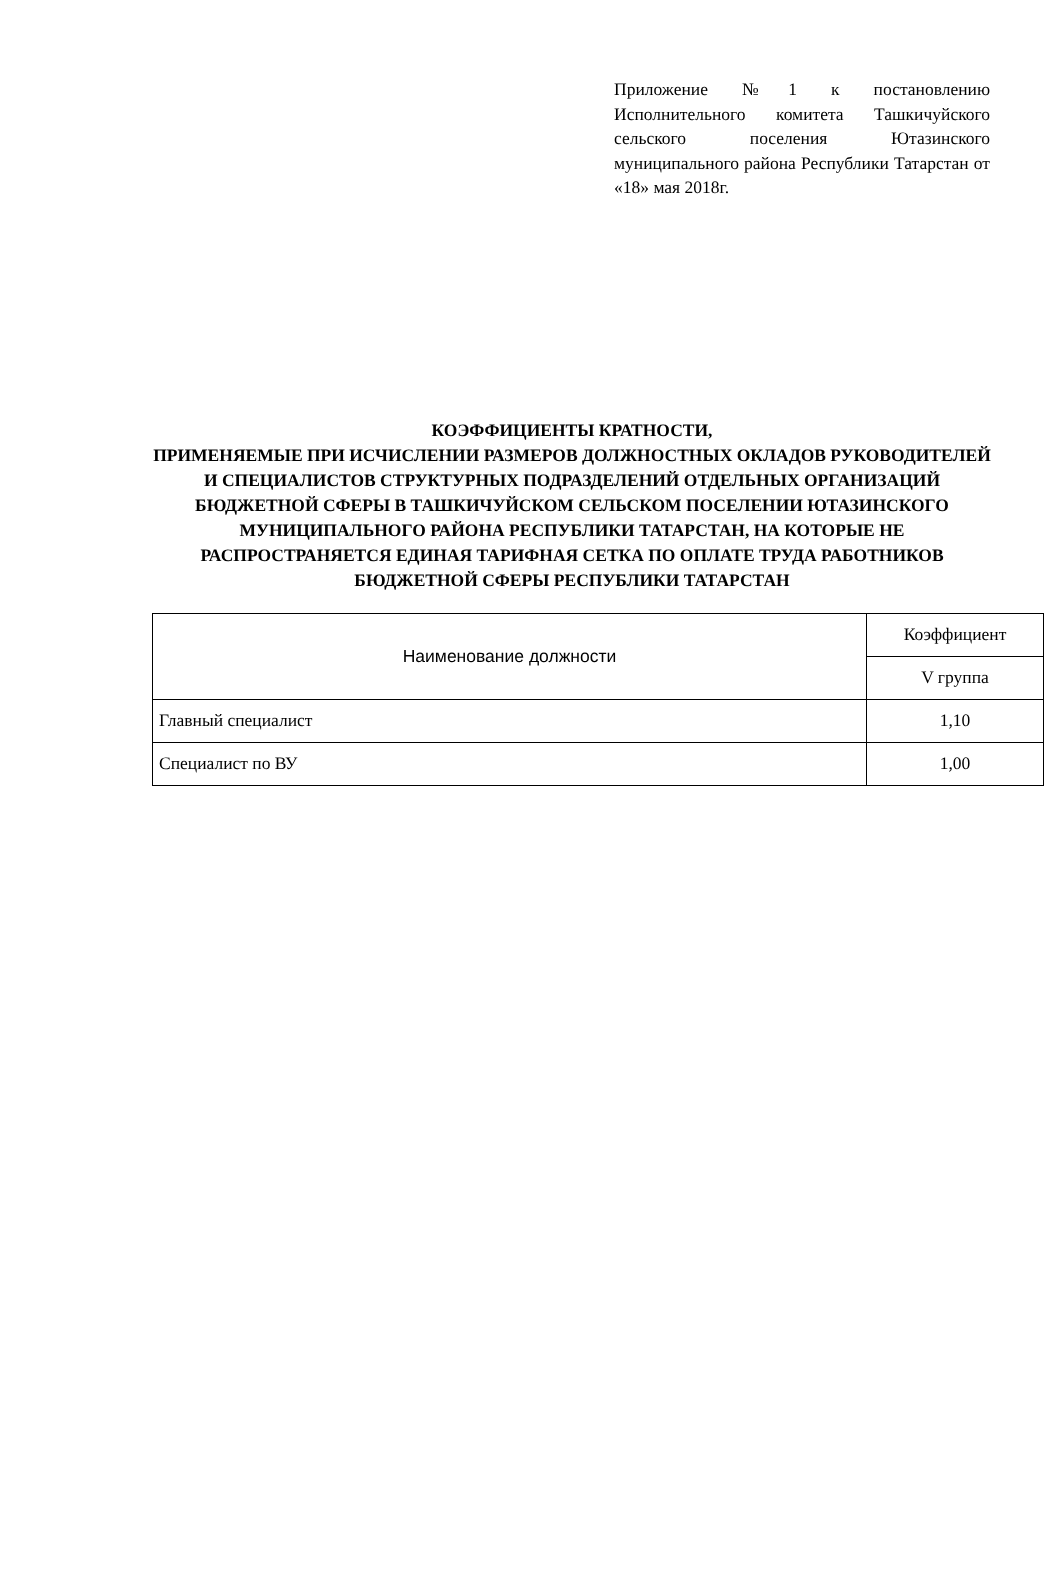Приложение №1 к постановлению Исполнительного комитета Ташкичуйского сельского поселения Ютазинского муниципального района Республики Татарстан от «18» мая 2018г.
КОЭФФИЦИЕНТЫ КРАТНОСТИ,
ПРИМЕНЯЕМЫЕ ПРИ ИСЧИСЛЕНИИ РАЗМЕРОВ ДОЛЖНОСТНЫХ ОКЛАДОВ РУКОВОДИТЕЛЕЙ И СПЕЦИАЛИСТОВ СТРУКТУРНЫХ ПОДРАЗДЕЛЕНИЙ ОТДЕЛЬНЫХ ОРГАНИЗАЦИЙ БЮДЖЕТНОЙ СФЕРЫ В ТАШКИЧУЙСКОМ СЕЛЬСКОМ ПОСЕЛЕНИИ ЮТАЗИНСКОГО МУНИЦИПАЛЬНОГО РАЙОНА РЕСПУБЛИКИ ТАТАРСТАН, НА КОТОРЫЕ НЕ РАСПРОСТРАНЯЕТСЯ ЕДИНАЯ ТАРИФНАЯ СЕТКА ПО ОПЛАТЕ ТРУДА РАБОТНИКОВ БЮДЖЕТНОЙ СФЕРЫ РЕСПУБЛИКИ ТАТАРСТАН
| Наименование должности | Коэффициент |
| --- | --- |
| | V группа |
| Главный специалист | 1,10 |
| Специалист по ВУ | 1,00 |